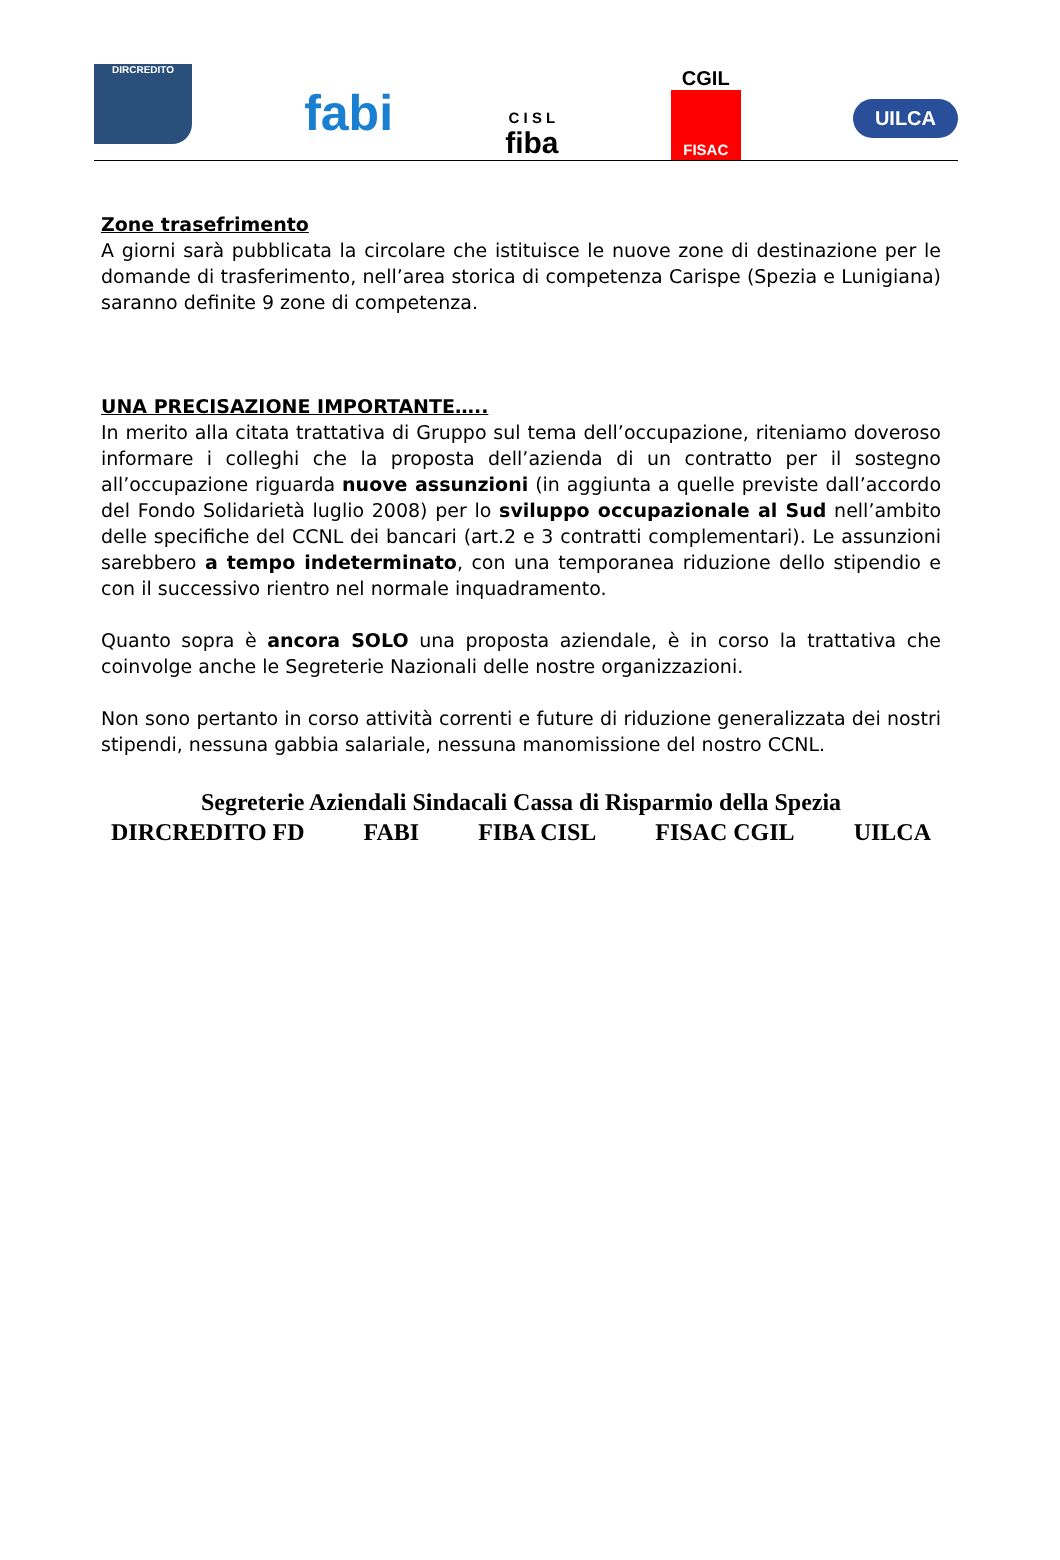DIRCREDITO
fabi
C I S L
fiba
CGIL
FISAC
UILCA
Zone trasefrimento
A giorni sarà pubblicata la circolare che istituisce le nuove zone di destinazione per le domande di trasferimento, nell’area storica di competenza Carispe (Spezia e Lunigiana) saranno definite 9 zone di competenza.
UNA PRECISAZIONE IMPORTANTE…..
In merito alla citata trattativa di Gruppo sul tema dell’occupazione, riteniamo doveroso informare i colleghi che la proposta dell’azienda di un contratto per il sostegno all’occupazione riguarda nuove assunzioni (in aggiunta a quelle previste dall’accordo del Fondo Solidarietà luglio 2008) per lo sviluppo occupazionale al Sud nell’ambito delle specifiche del CCNL dei bancari (art.2 e 3 contratti complementari). Le assunzioni sarebbero a tempo indeterminato, con una temporanea riduzione dello stipendio e con il successivo rientro nel normale inquadramento.
Quanto sopra è ancora SOLO una proposta aziendale, è in corso la trattativa che coinvolge anche le Segreterie Nazionali delle nostre organizzazioni.
Non sono pertanto in corso attività correnti e future di riduzione generalizzata dei nostri stipendi, nessuna gabbia salariale, nessuna manomissione del nostro CCNL.
Segreterie Aziendali Sindacali Cassa di Risparmio della Spezia
DIRCREDITO FD FABI FIBA CISL FISAC CGIL UILCA